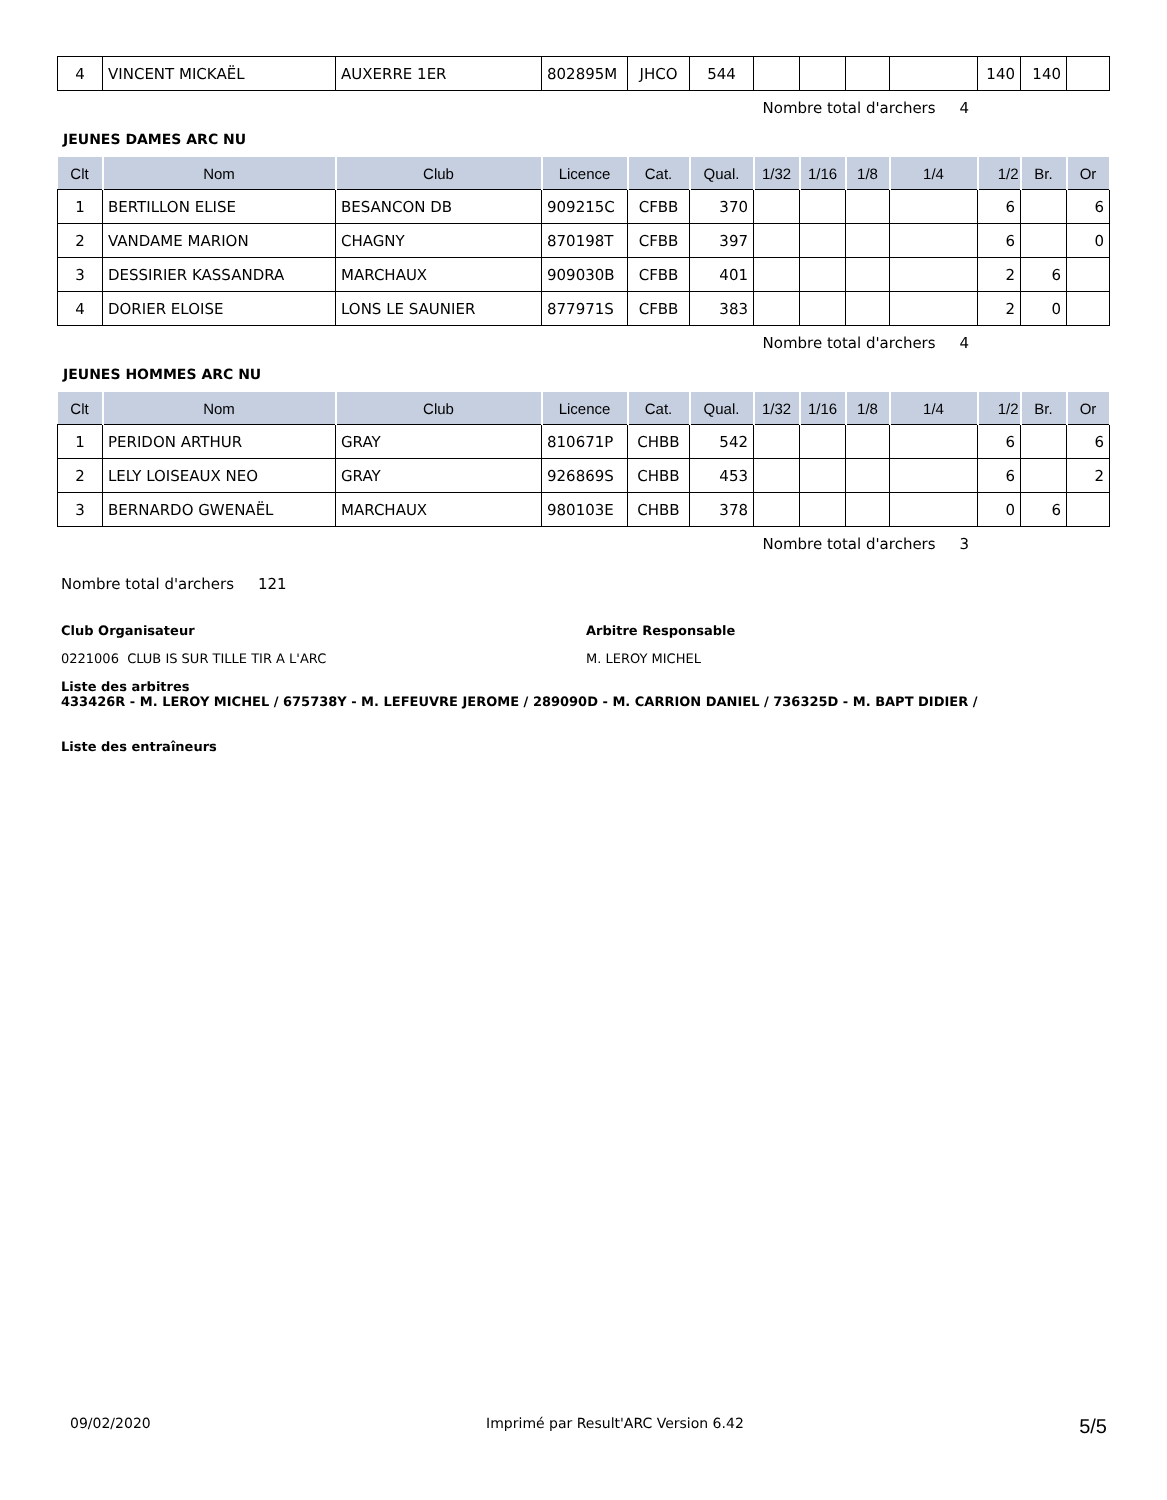| 4 | VINCENT MICKAËL | AUXERRE 1ER | 802895M | JHCO | 544 | | | | | 140 | 140 | |
Nombre total d'archers 4
JEUNES DAMES ARC NU
| Clt | Nom | Club | Licence | Cat. | Qual. | 1/32 | 1/16 | 1/8 | 1/4 | 1/2 | Br. | Or |
| --- | --- | --- | --- | --- | --- | --- | --- | --- | --- | --- | --- | --- |
| 1 | BERTILLON ELISE | BESANCON DB | 909215C | CFBB | 370 | | | | | 6 | | 6 |
| 2 | VANDAME MARION | CHAGNY | 870198T | CFBB | 397 | | | | | 6 | | 0 |
| 3 | DESSIRIER KASSANDRA | MARCHAUX | 909030B | CFBB | 401 | | | | | 2 | 6 | |
| 4 | DORIER ELOISE | LONS LE SAUNIER | 877971S | CFBB | 383 | | | | | 2 | 0 | |
Nombre total d'archers 4
JEUNES HOMMES ARC NU
| Clt | Nom | Club | Licence | Cat. | Qual. | 1/32 | 1/16 | 1/8 | 1/4 | 1/2 | Br. | Or |
| --- | --- | --- | --- | --- | --- | --- | --- | --- | --- | --- | --- | --- |
| 1 | PERIDON ARTHUR | GRAY | 810671P | CHBB | 542 | | | | | 6 | | 6 |
| 2 | LELY LOISEAUX NEO | GRAY | 926869S | CHBB | 453 | | | | | 6 | | 2 |
| 3 | BERNARDO GWENAËL | MARCHAUX | 980103E | CHBB | 378 | | | | | 0 | 6 | |
Nombre total d'archers 3
Nombre total d'archers 121
Club Organisateur
0221006 CLUB IS SUR TILLE TIR A L'ARC
Arbitre Responsable
M. LEROY MICHEL
Liste des arbitres
433426R - M. LEROY MICHEL / 675738Y - M. LEFEUVRE JEROME / 289090D - M. CARRION DANIEL / 736325D - M. BAPT DIDIER /
Liste des entraîneurs
09/02/2020 Imprimé par Result'ARC Version 6.42 5/5